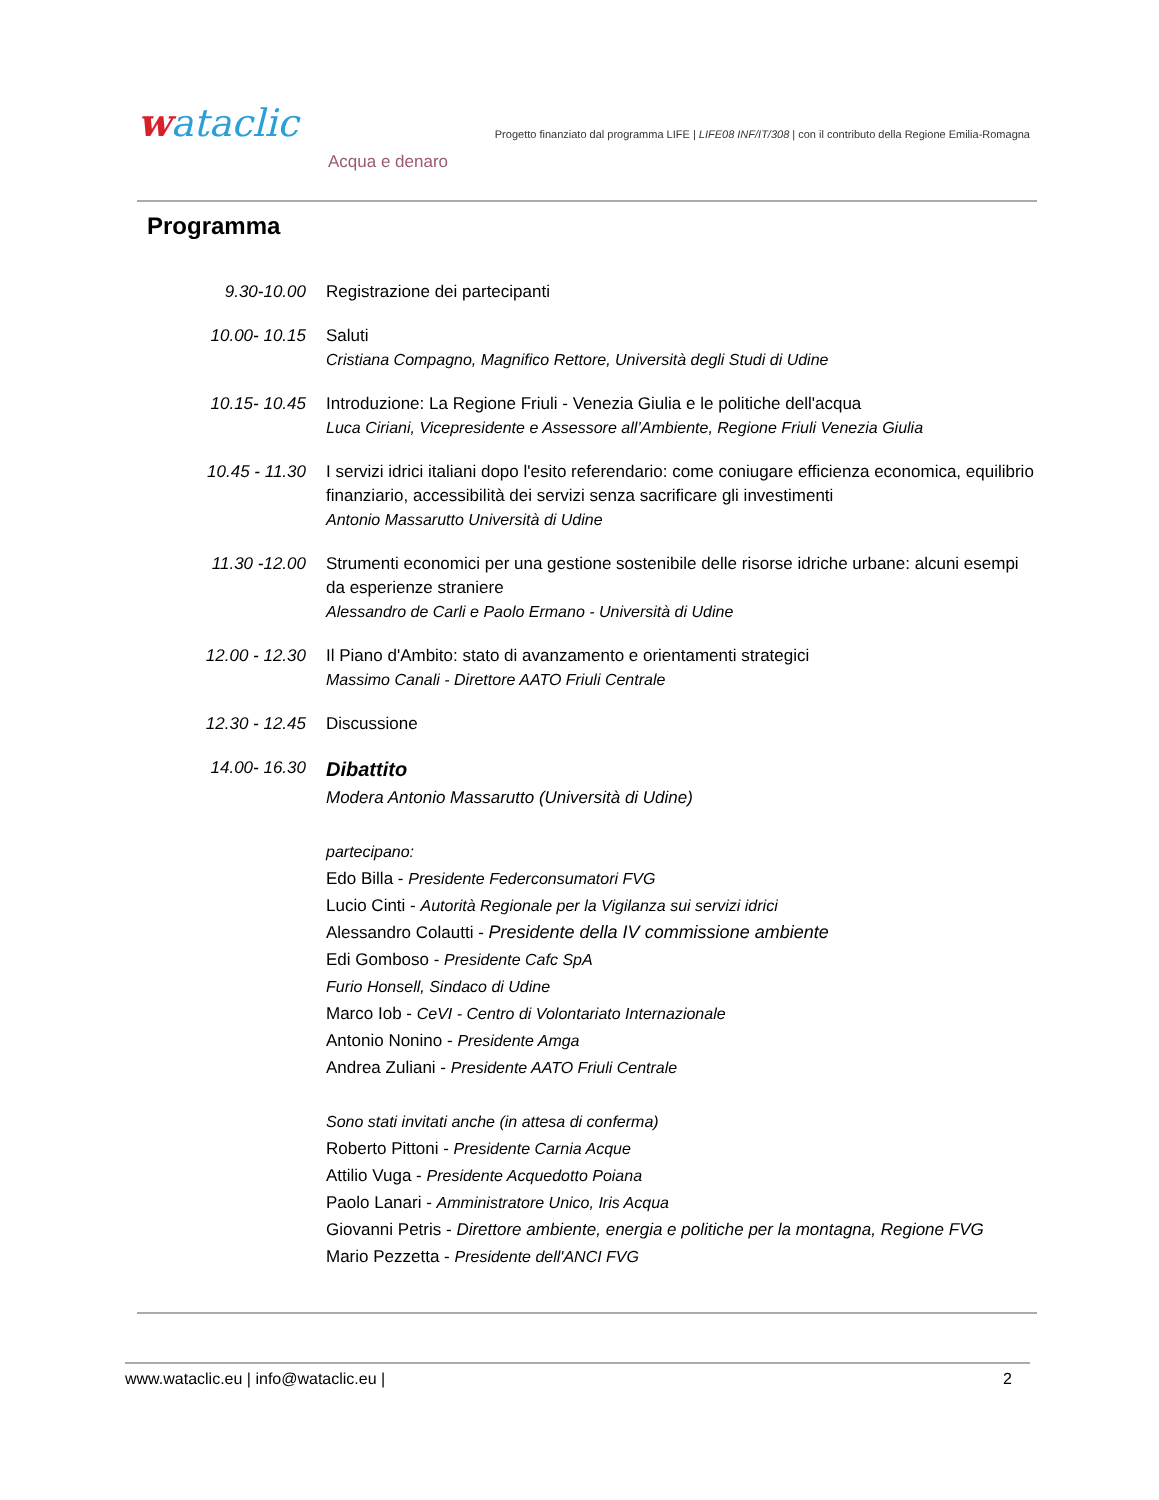wataclic
Acqua e denaro
Progetto finanziato dal programma LIFE | LIFE08 INF/IT/308 | con il contributo della Regione Emilia-Romagna
Programma
9.30-10.00 Registrazione dei partecipanti
10.00- 10.15 Saluti
Cristiana Compagno, Magnifico Rettore, Università degli Studi di Udine
10.15- 10.45 Introduzione: La Regione Friuli - Venezia Giulia e le politiche dell'acqua
Luca Ciriani, Vicepresidente e Assessore all’Ambiente, Regione Friuli Venezia Giulia
10.45 - 11.30 I servizi idrici italiani dopo l'esito referendario: come coniugare efficienza economica, equilibrio finanziario, accessibilità dei servizi senza sacrificare gli investimenti
Antonio Massarutto Università di Udine
11.30 -12.00 Strumenti economici per una gestione sostenibile delle risorse idriche urbane: alcuni esempi da esperienze straniere
Alessandro de Carli e Paolo Ermano - Università di Udine
12.00 - 12.30 Il Piano d'Ambito: stato di avanzamento e orientamenti strategici
Massimo Canali - Direttore AATO Friuli Centrale
12.30 - 12.45 Discussione
14.00- 16.30
Dibattito
Modera Antonio Massarutto (Università di Udine)
partecipano:
Edo Billa - Presidente Federconsumatori FVG
Lucio Cinti - Autorità Regionale per la Vigilanza sui servizi idrici
Alessandro Colautti - Presidente della IV commissione ambiente
Edi Gomboso - Presidente Cafc SpA
Furio Honsell, Sindaco di Udine
Marco Iob - CeVI - Centro di Volontariato Internazionale
Antonio Nonino - Presidente Amga
Andrea Zuliani - Presidente AATO Friuli Centrale
Sono stati invitati anche (in attesa di conferma)
Roberto Pittoni - Presidente Carnia Acque
Attilio Vuga - Presidente Acquedotto Poiana
Paolo Lanari - Amministratore Unico, Iris Acqua
Giovanni Petris - Direttore ambiente, energia e politiche per la montagna, Regione FVG
Mario Pezzetta - Presidente dell'ANCI FVG
www.wataclic.eu | info@wataclic.eu | 2